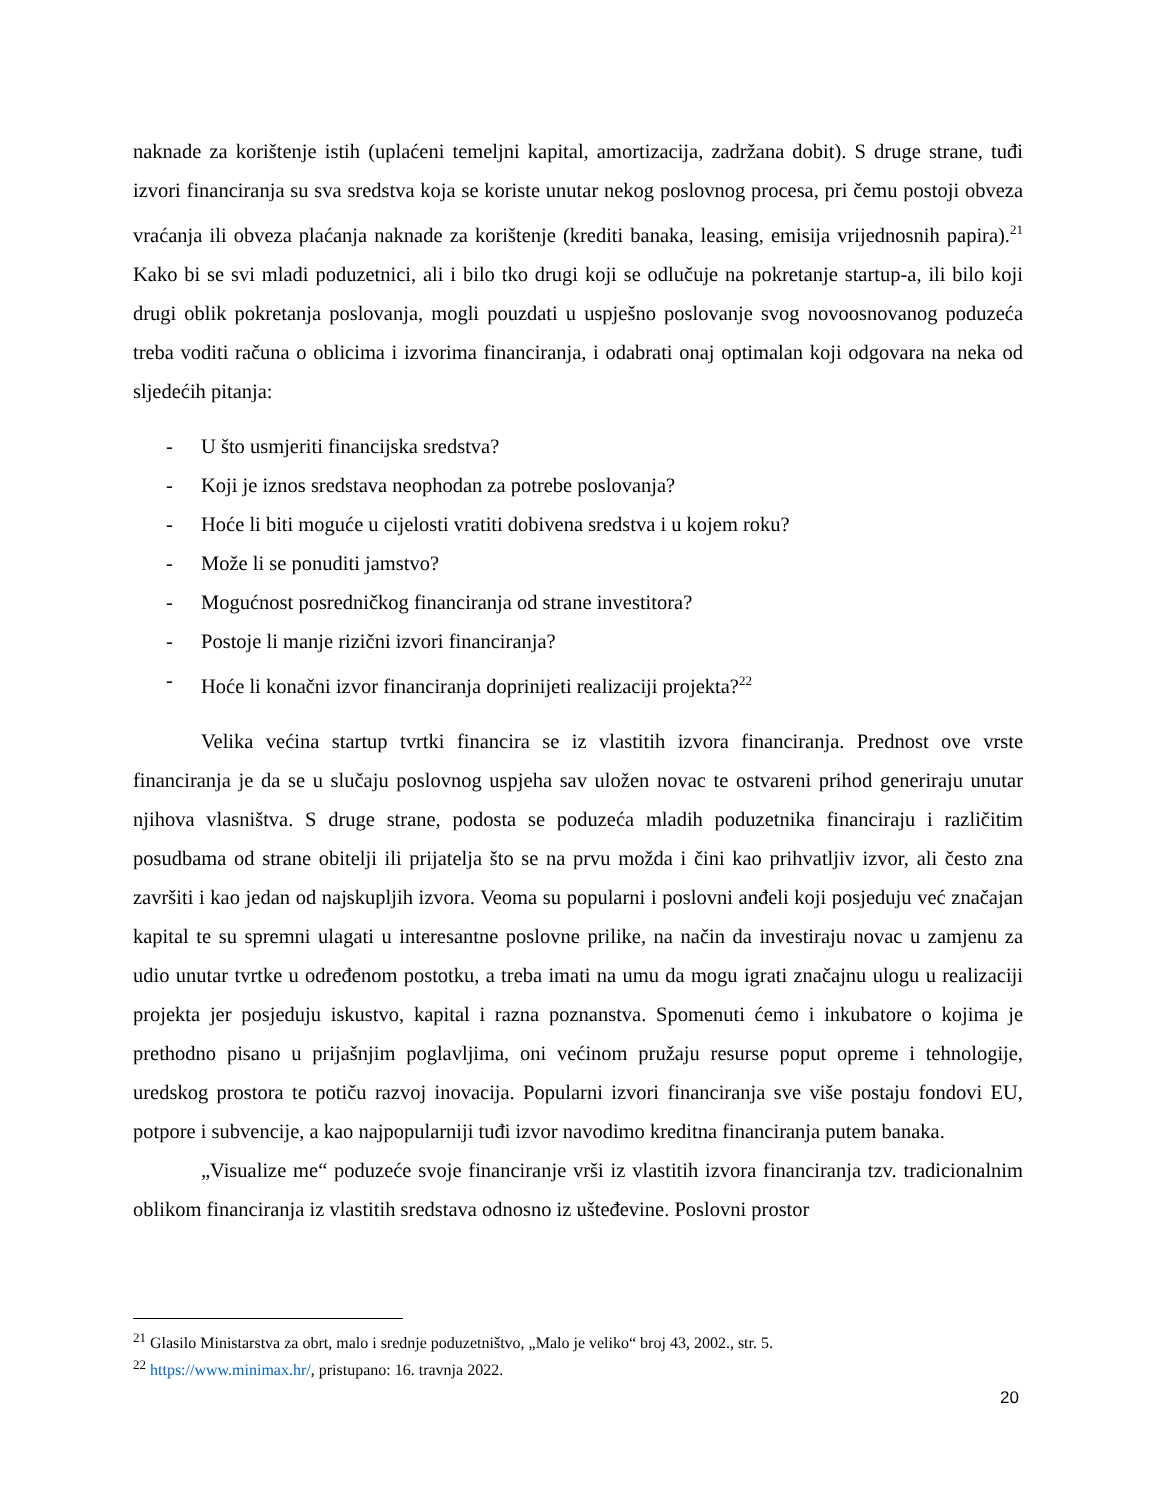naknade za korištenje istih (uplaćeni temeljni kapital, amortizacija, zadržana dobit). S druge strane, tuđi izvori financiranja su sva sredstva koja se koriste unutar nekog poslovnog procesa, pri čemu postoji obveza vraćanja ili obveza plaćanja naknade za korištenje (krediti banaka, leasing, emisija vrijednosnih papira).<sup>21</sup> Kako bi se svi mladi poduzetnici, ali i bilo tko drugi koji se odlučuje na pokretanje startup-a, ili bilo koji drugi oblik pokretanja poslovanja, mogli pouzdati u uspješno poslovanje svog novoosnovanog poduzeća treba voditi računa o oblicima i izvorima financiranja, i odabrati onaj optimalan koji odgovara na neka od sljedećih pitanja:
- U što usmjeriti financijska sredstva?
- Koji je iznos sredstava neophodan za potrebe poslovanja?
- Hoće li biti moguće u cijelosti vratiti dobivena sredstva i u kojem roku?
- Može li se ponuditi jamstvo?
- Mogućnost posredničkog financiranja od strane investitora?
- Postoje li manje rizični izvori financiranja?
- Hoće li konačni izvor financiranja doprinijeti realizaciji projekta?<sup>22</sup>
Velika većina startup tvrtki financira se iz vlastitih izvora financiranja. Prednost ove vrste financiranja je da se u slučaju poslovnog uspjeha sav uložen novac te ostvareni prihod generiraju unutar njihova vlasništva. S druge strane, podosta se poduzeća mladih poduzetnika financiraju i različitim posudbama od strane obitelji ili prijatelja što se na prvu možda i čini kao prihvatljiv izvor, ali često zna završiti i kao jedan od najskupljih izvora. Veoma su popularni i poslovni anđeli koji posjeduju već značajan kapital te su spremni ulagati u interesantne poslovne prilike, na način da investiraju novac u zamjenu za udio unutar tvrtke u određenom postotku, a treba imati na umu da mogu igrati značajnu ulogu u realizaciji projekta jer posjeduju iskustvo, kapital i razna poznanstva. Spomenuti ćemo i inkubatore o kojima je prethodno pisano u prijašnjim poglavljima, oni većinom pružaju resurse poput opreme i tehnologije, uredskog prostora te potiču razvoj inovacija. Popularni izvori financiranja sve više postaju fondovi EU, potpore i subvencije, a kao najpopularniji tuđi izvor navodimo kreditna financiranja putem banaka.
„Visualize me“ poduzeće svoje financiranje vrši iz vlastitih izvora financiranja tzv. tradicionalnim oblikom financiranja iz vlastitih sredstava odnosno iz ušteđevine. Poslovni prostor
<sup>21</sup> Glasilo Ministarstva za obrt, malo i srednje poduzetništvo, „Malo je veliko“ broj 43, 2002., str. 5.
<sup>22</sup> https://www.minimax.hr/, pristupano: 16. travnja 2022.
20